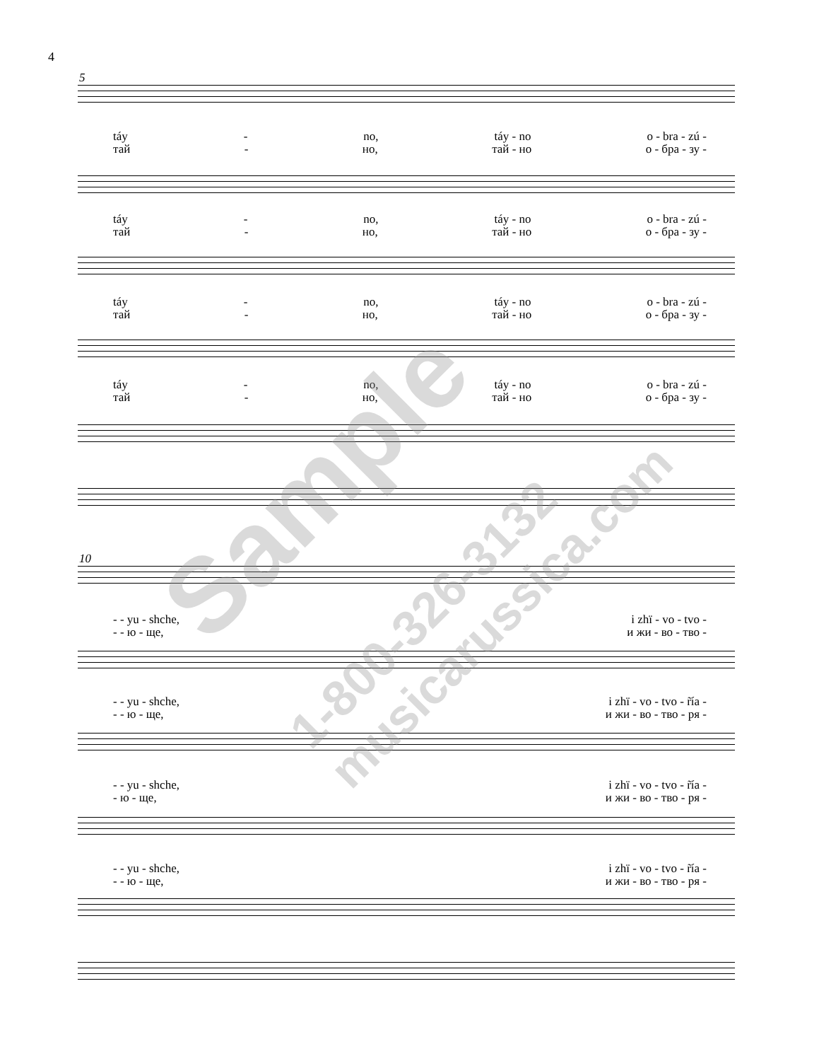4
5
táy - no, táy - no o - bra - zú -
тай - но, тай - но о - бра - зу -
táy - no, táy - no o - bra - zú -
тай - но, тай - но о - бра - зу -
táy - no, táy - no o - bra - zú -
тай - но, тай - но о - бра - зу -
táy - no, táy - no o - bra - zú -
тай - но, тай - но о - бра - зу -
10
- - yu - shche, i zhï - vo - tvo -
- - ю - ще, и жи - во - тво -
- - yu - shche, i zhï - vo - tvo - r̃ía -
- - ю - ще, и жи - во - тво - ря -
- - yu - shche, i zhï - vo - tvo - r̃ía -
- ю - ще, и жи - во - тво - ря -
- - yu - shche, i zhï - vo - tvo - r̃ía -
- - ю - ще, и жи - во - тво - ря -
Sample
1-800-326-3132 musicarussica.com